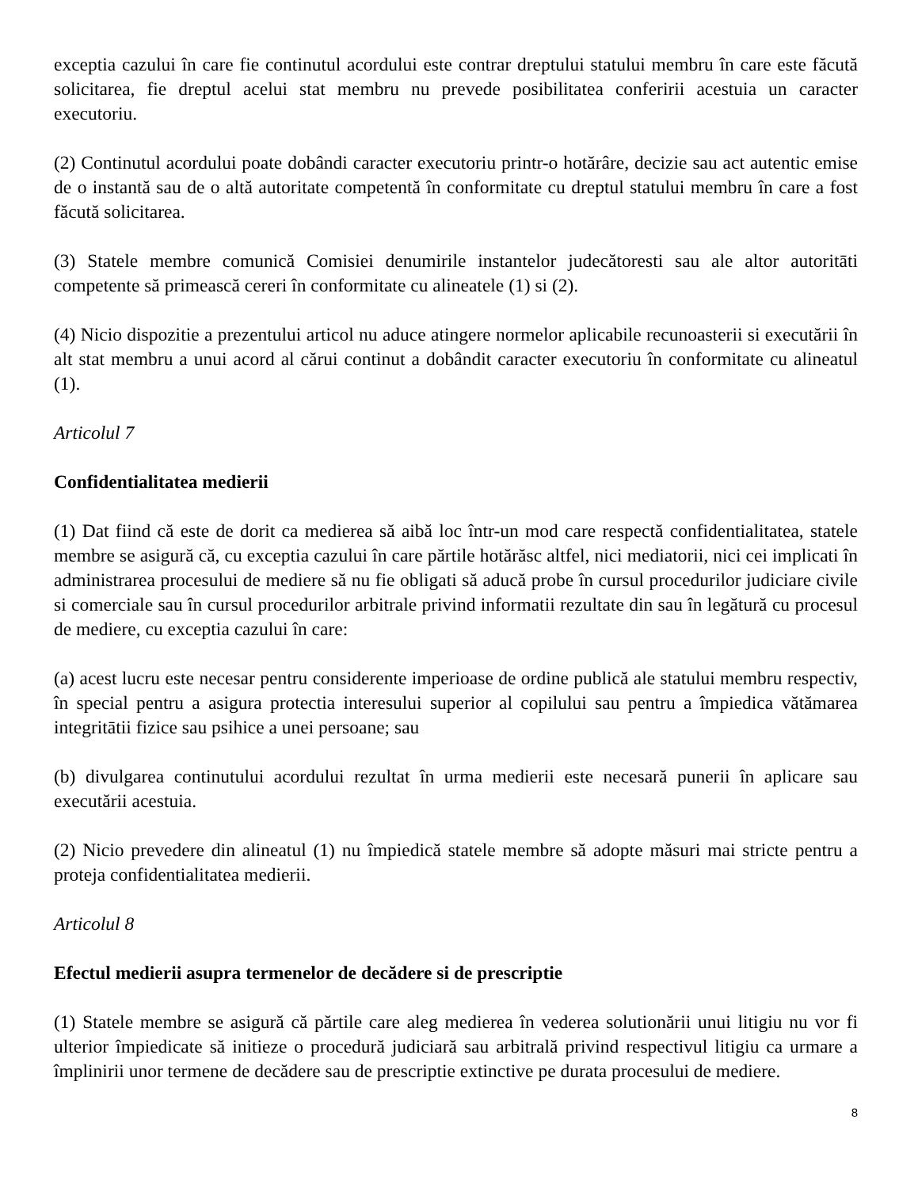exceptia cazului în care fie continutul acordului este contrar dreptului statului membru în care este făcută solicitarea, fie dreptul acelui stat membru nu prevede posibilitatea conferirii acestuia un caracter executoriu.
(2) Continutul acordului poate dobândi caracter executoriu printr-o hotărâre, decizie sau act autentic emise de o instantă sau de o altă autoritate competentă în conformitate cu dreptul statului membru în care a fost făcută solicitarea.
(3) Statele membre comunică Comisiei denumirile instantelor judecătoresti sau ale altor autoritāti competente să primească cereri în conformitate cu alineatele (1) si (2).
(4) Nicio dispozitie a prezentului articol nu aduce atingere normelor aplicabile recunoasterii si executării în alt stat membru a unui acord al cărui continut a dobândit caracter executoriu în conformitate cu alineatul (1).
Articolul 7
Confidentialitatea medierii
(1) Dat fiind că este de dorit ca medierea să aibă loc într-un mod care respectă confidentialitatea, statele membre se asigură că, cu exceptia cazului în care părtile hotărăsc altfel, nici mediatorii, nici cei implicati în administrarea procesului de mediere să nu fie obligati să aducă probe în cursul procedurilor judiciare civile si comerciale sau în cursul procedurilor arbitrale privind informatii rezultate din sau în legătură cu procesul de mediere, cu exceptia cazului în care:
(a) acest lucru este necesar pentru considerente imperioase de ordine publică ale statului membru respectiv, în special pentru a asigura protectia interesului superior al copilului sau pentru a împiedica vătămarea integritātii fizice sau psihice a unei persoane; sau
(b) divulgarea continutului acordului rezultat în urma medierii este necesară punerii în aplicare sau executării acestuia.
(2) Nicio prevedere din alineatul (1) nu împiedică statele membre să adopte măsuri mai stricte pentru a proteja confidentialitatea medierii.
Articolul 8
Efectul medierii asupra termenelor de decădere si de prescriptie
(1) Statele membre se asigură că părtile care aleg medierea în vederea solutionării unui litigiu nu vor fi ulterior împiedicate să initieze o procedură judiciară sau arbitrală privind respectivul litigiu ca urmare a împlinirii unor termene de decădere sau de prescriptie extinctive pe durata procesului de mediere.
8